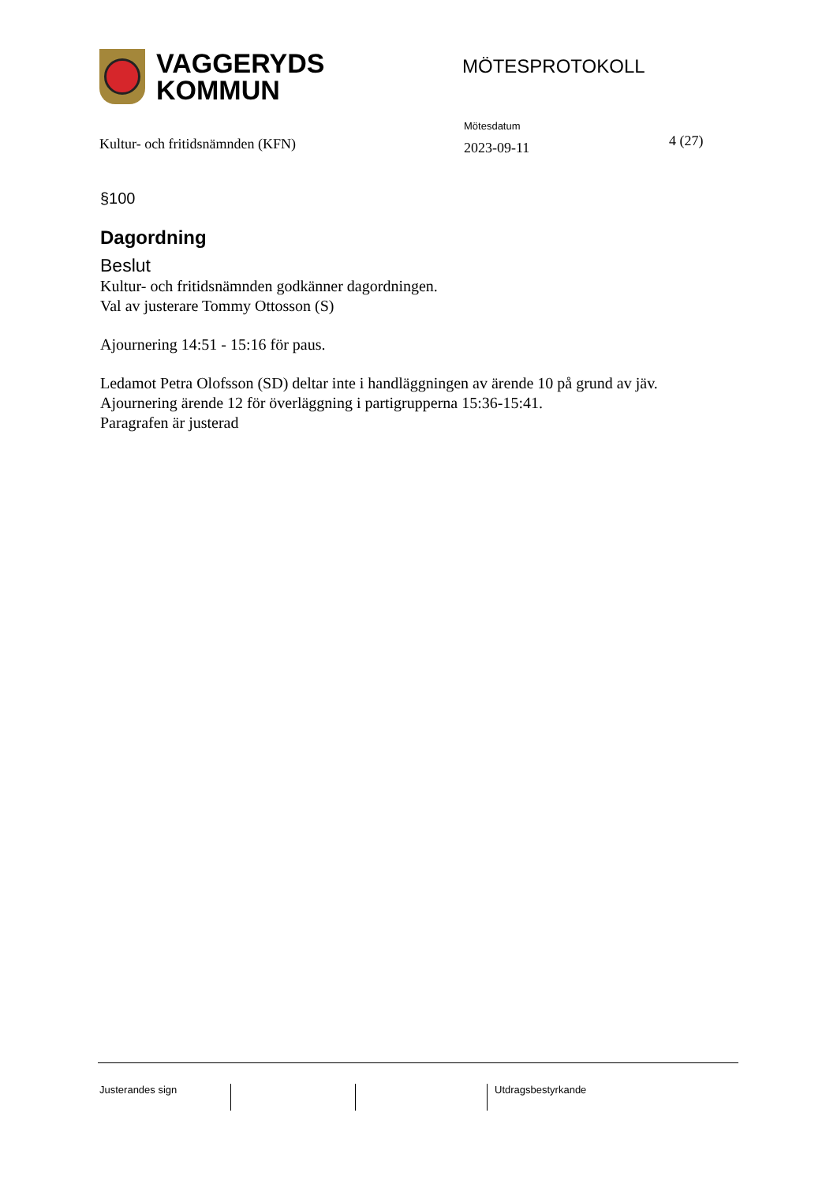VAGGERYDS
KOMMUN
MÖTESPROTOKOLL
Kultur- och fritidsnämnden (KFN)
Mötesdatum
2023-09-11
4 (27)
§100
Dagordning
Beslut
Kultur- och fritidsnämnden godkänner dagordningen.
Val av justerare Tommy Ottosson (S)
Ajournering 14:51 - 15:16 för paus.
Ledamot Petra Olofsson (SD) deltar inte i handläggningen av ärende 10 på grund av jäv.
Ajournering ärende 12 för överläggning i partigrupperna 15:36-15:41.
Paragrafen är justerad
Justerandes sign Utdragsbestyrkande